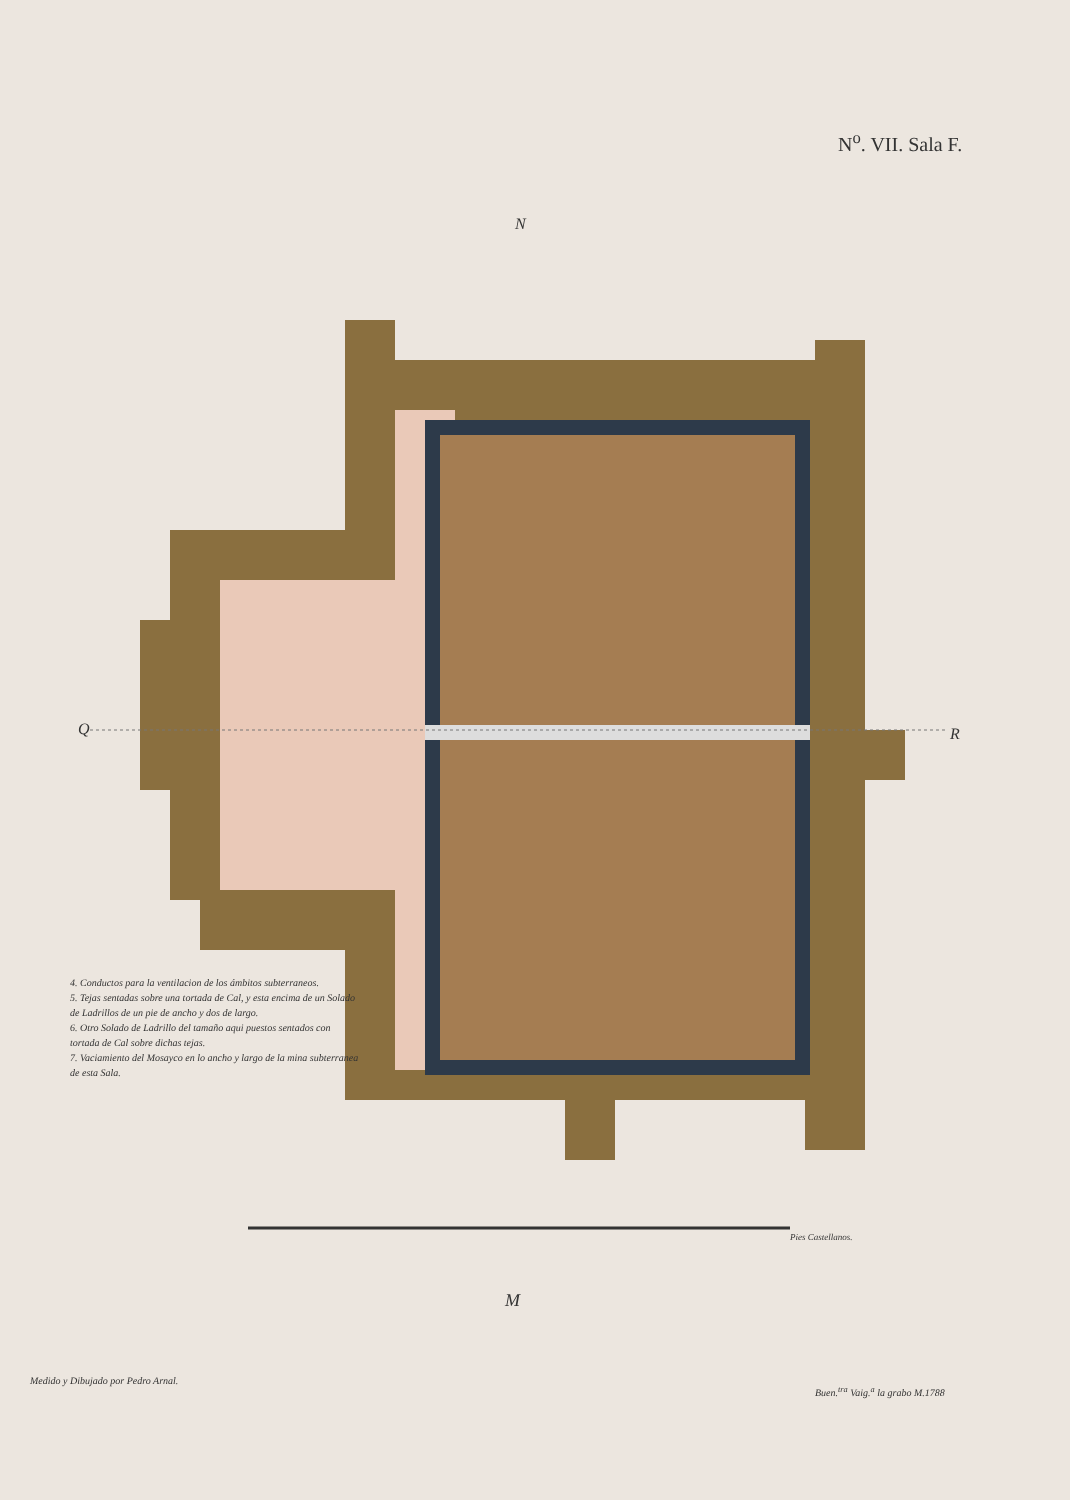N<sup>o</sup>. VII. Sala F.
N
Q R
4. Conductos para la ventilacion de los ámbitos subterraneos.
5. Tejas sentadas sobre una tortada de Cal, y esta encima de un Solado de Ladrillos de un pie de ancho y dos de largo.
6. Otro Solado de Ladrillo del tamaño aqui puestos sentados con tortada de Cal sobre dichas tejas.
7. Vaciamiento del Mosayco en lo ancho y largo de la mina subterranea de esta Sala.
Pies Castellanos.
M
Medido y Dibujado por Pedro Arnal.
Buen.<sup>tra</sup> Vaig.<sup>a</sup> la grabo M.1788